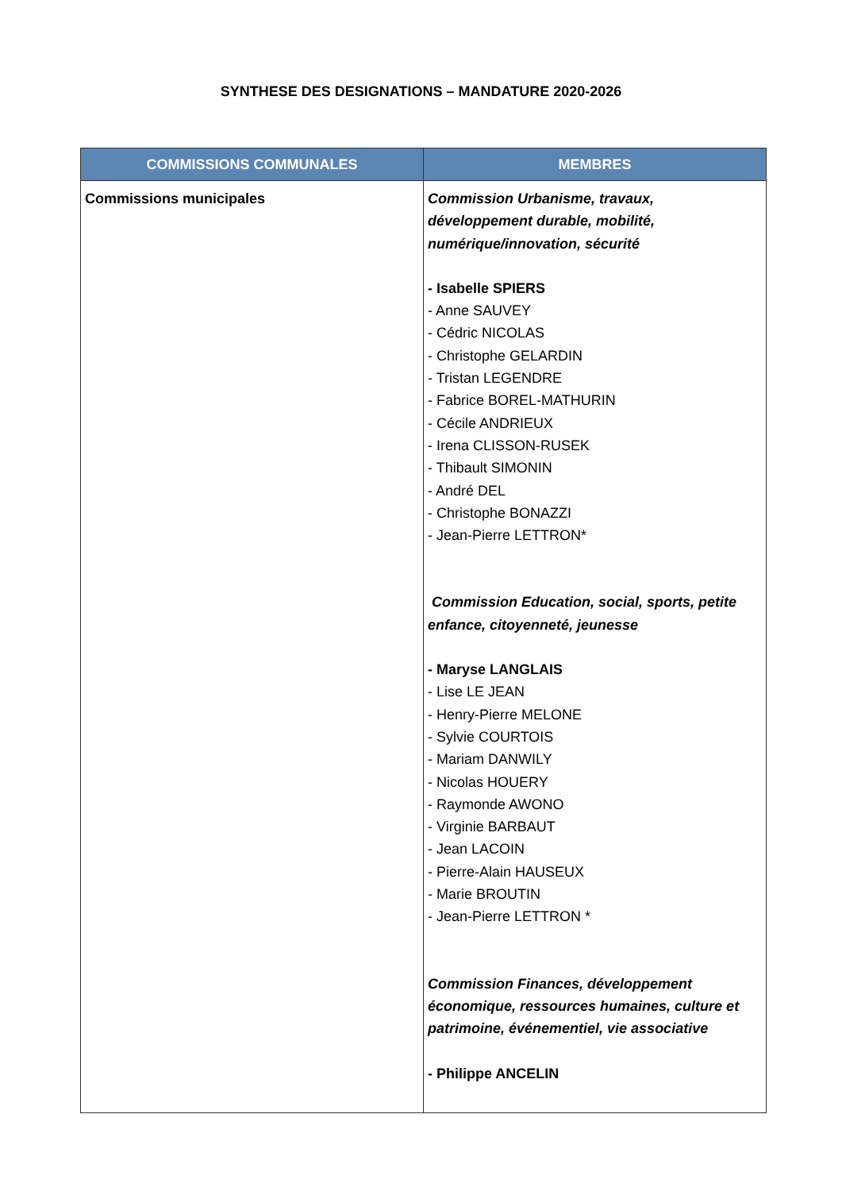SYNTHESE DES DESIGNATIONS – MANDATURE 2020-2026
| COMMISSIONS COMMUNALES | MEMBRES |
| --- | --- |
| Commissions municipales | Commission Urbanisme, travaux, développement durable, mobilité, numérique/innovation, sécurité - Isabelle SPIERS - Anne SAUVEY - Cédric NICOLAS - Christophe GELARDIN - Tristan LEGENDRE - Fabrice BOREL-MATHURIN - Cécile ANDRIEUX - Irena CLISSON-RUSEK - Thibault SIMONIN - André DEL - Christophe BONAZZI - Jean-Pierre LETTRON* Commission Education, social, sports, petite enfance, citoyenneté, jeunesse - Maryse LANGLAIS - Lise LE JEAN - Henry-Pierre MELONE - Sylvie COURTOIS - Mariam DANWILY - Nicolas HOUERY - Raymonde AWONO - Virginie BARBAUT - Jean LACOIN - Pierre-Alain HAUSEUX - Marie BROUTIN - Jean-Pierre LETTRON * Commission Finances, développement économique, ressources humaines, culture et patrimoine, événementiel, vie associative - Philippe ANCELIN |